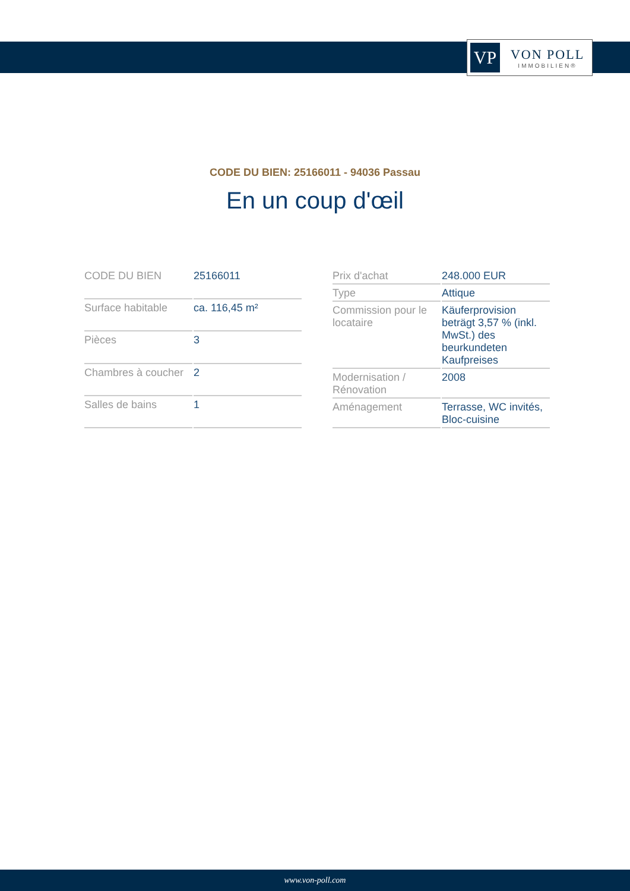VP
VON POLL
IMMOBILIEN®
CODE DU BIEN: 25166011 - 94036 Passau
En un coup d'œil
| CODE DU BIEN | 25166011 |
| Surface habitable | ca. 116,45 m² |
| Pièces | 3 |
| Chambres à coucher | 2 |
| Salles de bains | 1 |
| Prix d'achat | 248.000 EUR |
| Type | Attique |
| Commission pour le locataire | Käuferprovision beträgt 3,57 % (inkl. MwSt.) des beurkundeten Kaufpreises |
| Modernisation / Rénovation | 2008 |
| Aménagement | Terrasse, WC invités, Bloc-cuisine |
www.von-poll.com